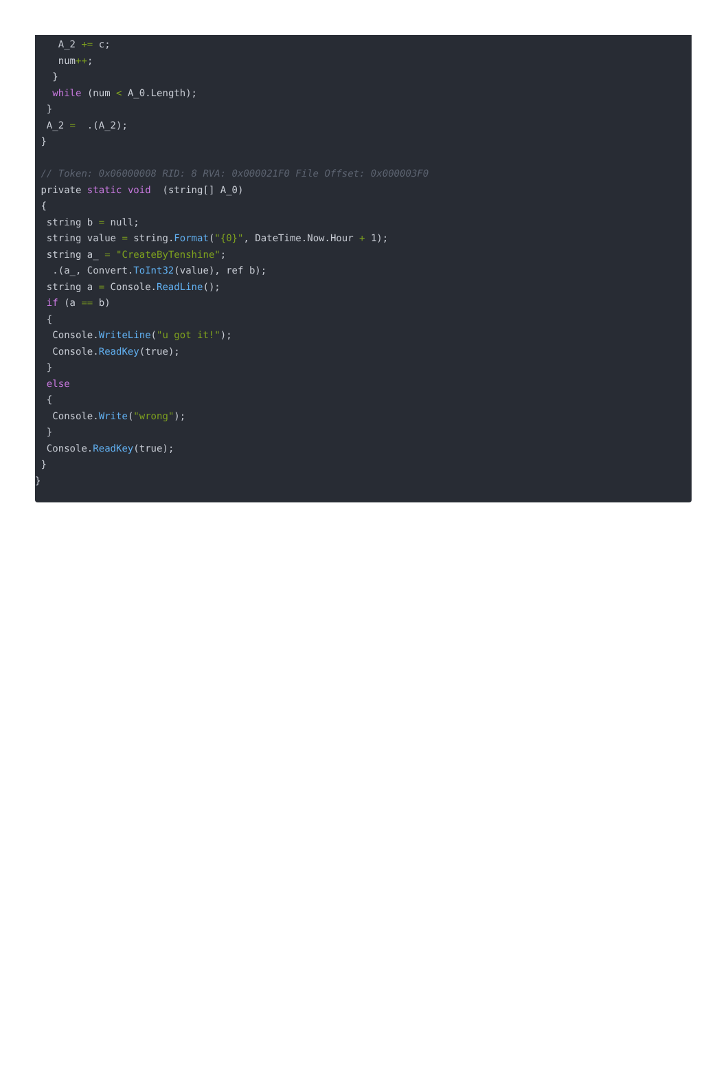A_2 += c;
    num++;
   }
   while (num < A_0.Length);
  }
  A_2 =  .(A_2);
 }

 // Token: 0x06000008 RID: 8 RVA: 0x000021F0 File Offset: 0x000003F0
 private static void  (string[] A_0)
 {
  string b = null;
  string value = string.Format("{0}", DateTime.Now.Hour + 1);
  string a_ = "CreateByTenshine";
   .(a_, Convert.ToInt32(value), ref b);
  string a = Console.ReadLine();
  if (a == b)
  {
   Console.WriteLine("u got it!");
   Console.ReadKey(true);
  }
  else
  {
   Console.Write("wrong");
  }
  Console.ReadKey(true);
 }
}